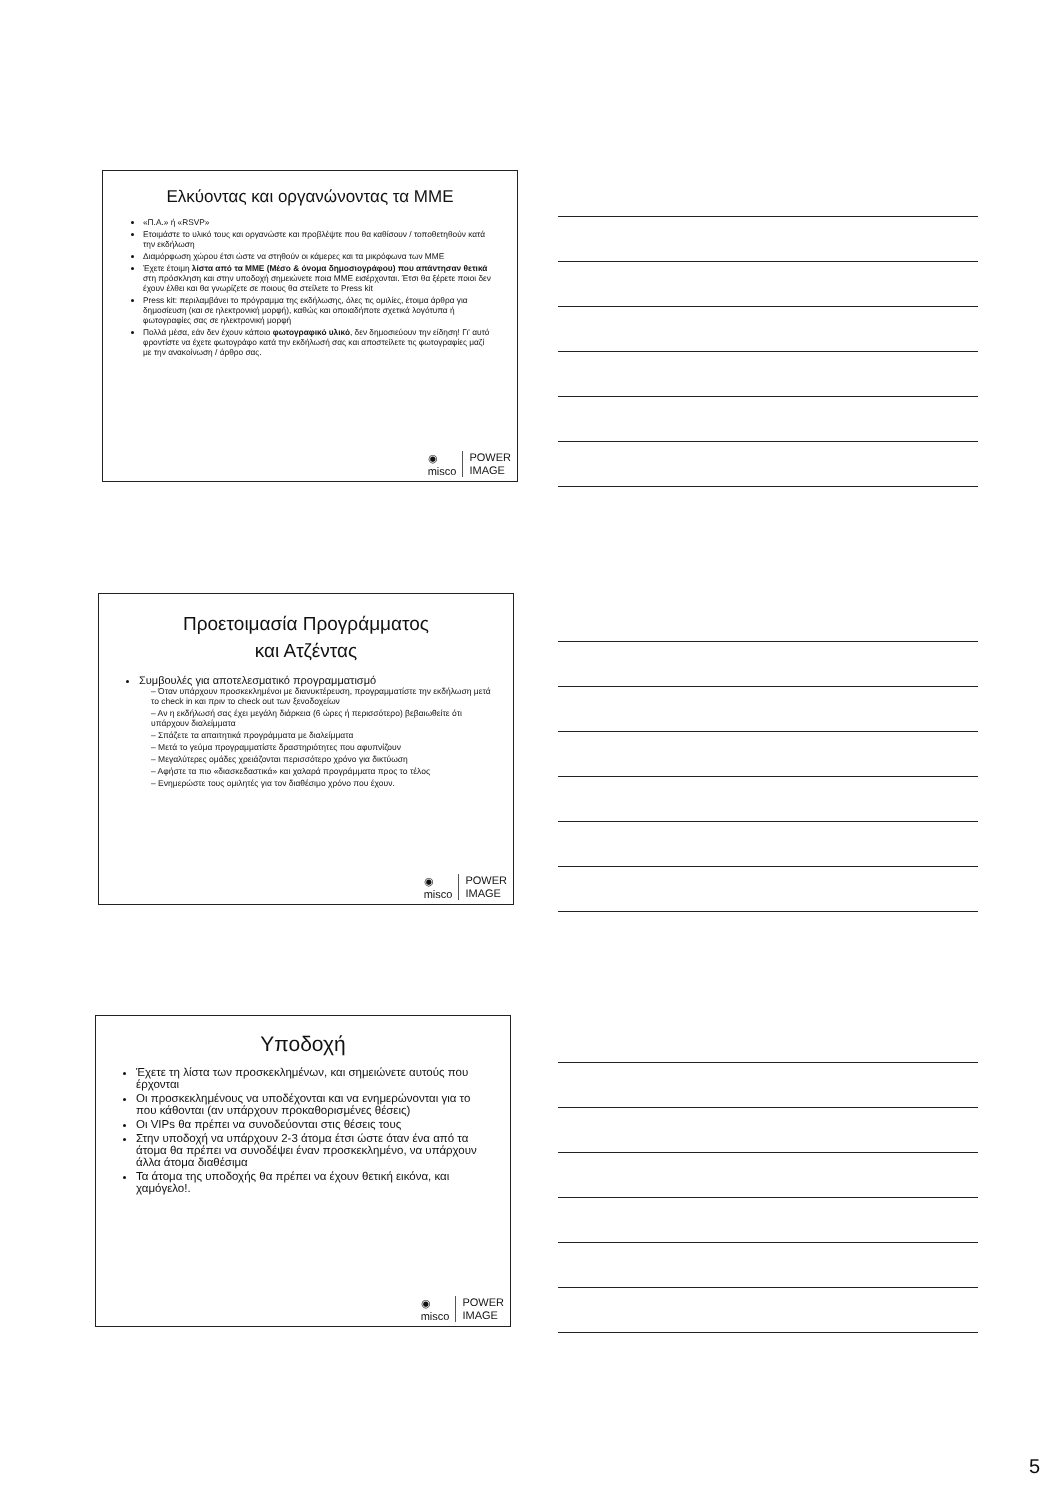Ελκύοντας και οργανώνοντας τα ΜΜΕ
«Π.Α.» ή «RSVP»
Ετοιμάστε το υλικό τους και οργανώστε και προβλέψτε που θα καθίσουν / τοποθετηθούν κατά την εκδήλωση
Διαμόρφωση χώρου έτσι ώστε να στηθούν οι κάμερες και τα μικρόφωνα των ΜΜΕ
Έχετε έτοιμη λίστα από τα ΜΜΕ (Μέσο & όνομα δημοσιογράφου) που απάντησαν θετικά στη πρόσκληση και στην υποδοχή σημειώνετε ποια ΜΜΕ εισέρχονται. Έτσι θα ξέρετε ποιοι δεν έχουν έλθει και θα γνωρίζετε σε ποιους θα στείλετε το Press kit
Press kit: περιλαμβάνει το πρόγραμμα της εκδήλωσης, όλες τις ομιλίες, έτοιμα άρθρα για δημοσίευση (και σε ηλεκτρονική μορφή), καθώς και οποιαδήποτε σχετικά λογότυπα ή φωτογραφίες σας σε ηλεκτρονική μορφή
Πολλά μέσα, εάν δεν έχουν κάποιο φωτογραφικό υλικό, δεν δημοσιεύουν την είδηση! Γι' αυτό φροντίστε να έχετε φωτογράφο κατά την εκδήλωσή σας και αποστείλετε τις φωτογραφίες μαζί με την ανακοίνωση / άρθρο σας.
◉
misco POWER
IMAGE
Προετοιμασία Προγράμματος
και Ατζέντας
Συμβουλές για αποτελεσματικό προγραμματισμό
– Όταν υπάρχουν προσκεκλημένοι με διανυκτέρευση, προγραμματίστε την εκδήλωση μετά το check in και πριν το check out των ξενοδοχείων
– Αν η εκδήλωσή σας έχει μεγάλη διάρκεια (6 ώρες ή περισσότερο) βεβαιωθείτε ότι υπάρχουν διαλείμματα
– Σπάζετε τα απαιτητικά προγράμματα με διαλείμματα
– Μετά το γεύμα προγραμματίστε δραστηριότητες που αφυπνίζουν
– Μεγαλύτερες ομάδες χρειάζονται περισσότερο χρόνο για δικτύωση
– Αφήστε τα πιο «διασκεδαστικά» και χαλαρά προγράμματα προς το τέλος
– Ενημερώστε τους ομιλητές για τον διαθέσιμο χρόνο που έχουν.
◉
misco POWER
IMAGE
Υποδοχή
Έχετε τη λίστα των προσκεκλημένων, και σημειώνετε αυτούς που έρχονται
Οι προσκεκλημένους να υποδέχονται και να ενημερώνονται για το που κάθονται (αν υπάρχουν προκαθορισμένες θέσεις)
Οι VIPs θα πρέπει να συνοδεύονται στις θέσεις τους
Στην υποδοχή να υπάρχουν 2-3 άτομα έτσι ώστε όταν ένα από τα άτομα θα πρέπει να συνοδέψει έναν προσκεκλημένο, να υπάρχουν άλλα άτομα διαθέσιμα
Τα άτομα της υποδοχής θα πρέπει να έχουν θετική εικόνα, και χαμόγελο!.
◉
misco POWER
IMAGE
5